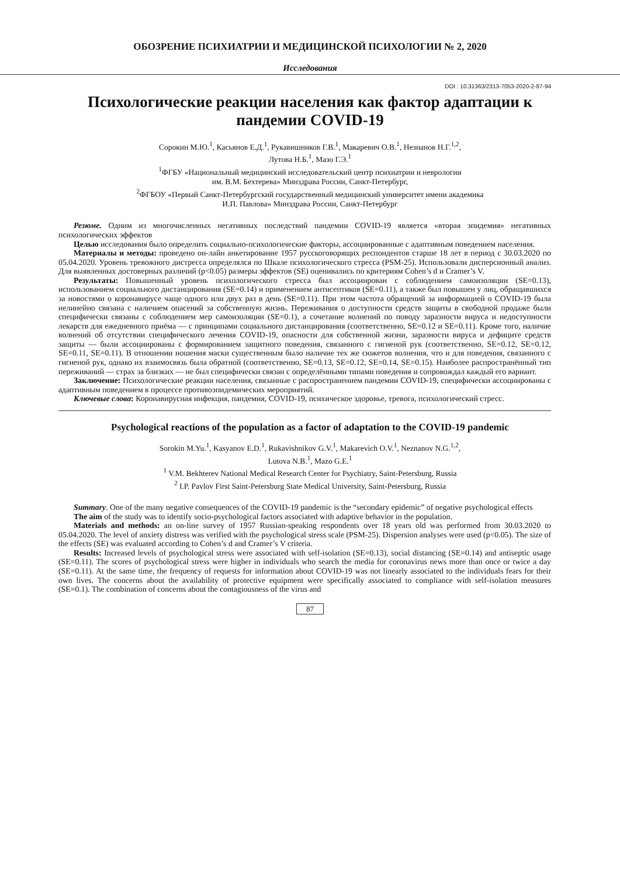ОБОЗРЕНИЕ ПСИХИАТРИИ И МЕДИЦИНСКОЙ ПСИХОЛОГИИ № 2, 2020
Исследования
DOI : 10.31363/2313-7053-2020-2-87-94
Психологические реакции населения как фактор адаптации к пандемии COVID-19
Сорокин М.Ю.<sup>1</sup>, Касьянов Е.Д.<sup>1</sup>, Рукавишников Г.В.<sup>1</sup>, Макаревич О.В.<sup>1</sup>, Незнанов Н.Г.<sup>1,2</sup>,
Лутова Н.Б.<sup>1</sup>, Мазо Г.Э.<sup>1</sup>
<sup>1</sup> ФГБУ «Национальный медицинский исследовательский центр психиатрии и неврологии
им. В.М. Бехтерева» Минздрава России, Санкт-Петербург,
<sup>2</sup> ФГБОУ «Первый Санкт-Петербургский государственный медицинский университет имени академика
И.П. Павлова» Минздрава России, Санкт-Петербург
Резюме. Одним из многочисленных негативных последствий пандемии COVID-19 является «вторая эпидемия» негативных психологических эффектов
Целью исследования было определить социально-психологические факторы, ассоциированные с адаптивным поведением населения.
Материалы и методы: проведено он-лайн анкетирование 1957 русскоговорящих респондентов старше 18 лет в период с 30.03.2020 по 05.04.2020. Уровень тревожного дистресса определялся по Шкале психологического стресса (PSM-25). Использовали дисперсионный анализ. Для выявленных достоверных различий (p<0.05) размеры эффектов (SE) оценивались по критериям Cohen’s d и Cramer’s V.
Результаты: Повышенный уровень психологического стресса был ассоциирован с соблюдением самоизоляции (SE=0.13), использованием социального дистанцирования (SE=0.14) и применением антисептиков (SE=0.11), а также был повышен у лиц, обращавшихся за новостями о коронавирусе чаще одного или двух раз в день (SE=0.11). При этом частота обращений за информацией о COVID-19 была нелинейно связана с наличием опасений за собственную жизнь. Переживания о доступности средств защиты в свободной продаже были специфически связаны с соблюдением мер самоизоляции (SE=0.1), а сочетание волнений по поводу заразности вируса и недоступности лекарств для ежедневного приёма — с принципами социального дистанцирования (соответственно, SE=0.12 и SE=0.11). Кроме того, наличие волнений об отсутствии специфического лечения COVID-19, опасности для собственной жизни, заразности вируса и дефиците средств защиты — были ассоциированы с формированием защитного поведения, связанного с гигиеной рук (соответственно, SE=0.12, SE=0.12, SE=0.11, SE=0.11). В отношении ношения маски существенным было наличие тех же сюжетов волнения, что и для поведения, связанного с гигиеной рук, однако их взаимосвязь была обратной (соответственно, SE=0.13, SE=0.12, SE=0.14, SE=0.15). Наиболее распространённый тип переживаний — страх за близких — не был специфически связан с определёнными типами поведения и сопровождал каждый его вариант.
Заключение: Психологические реакции населения, связанные с распространением пандемии COVID-19, специфически ассоциированы с адаптивным поведением в процессе противоэпидемических мероприятий.
Ключевые слова: Коронавирусная инфекция, пандемия, COVID-19, психическое здоровье, тревога, психологический стресс.
Psychological reactions of the population as a factor of adaptation to the COVID-19 pandemic
Sorokin M.Yu.<sup>1</sup>, Kasyanov E.D.<sup>1</sup>, Rukavishnikov G.V.<sup>1</sup>, Makarevich O.V.<sup>1</sup>, Neznanov N.G.<sup>1,2</sup>,
Lutova N.B.<sup>1</sup>, Mazo G.E.<sup>1</sup>
<sup>1</sup> V.M. Bekhterev National Medical Research Center for Psychiatry, Saint-Petersburg, Russia
<sup>2</sup> I.P. Pavlov First Saint-Petersburg State Medical University, Saint-Petersburg, Russia
Summary. One of the many negative consequences of the COVID-19 pandemic is the “secondary epidemic” of negative psychological effects
The aim of the study was to identify socio-psychological factors associated with adaptive behavior in the population.
Materials and methods: an on-line survey of 1957 Russian-speaking respondents over 18 years old was performed from 30.03.2020 to 05.04.2020. The level of anxiety distress was verified with the psychological stress scale (PSM-25). Dispersion analyses were used (p<0.05). The size of the effects (SE) was evaluated according to Cohen’s d and Cramer’s V criteria.
Results: Increased levels of psychological stress were associated with self-isolation (SE=0.13), social distancing (SE=0.14) and antiseptic usage (SE=0.11). The scores of psychological stress were higher in individuals who search the media for coronavirus news more than once or twice a day (SE=0.11). At the same time, the frequency of requests for information about COVID-19 was not linearly associated to the individuals fears for their own lives. The concerns about the availability of protective equipment were specifically associated to compliance with self-isolation measures (SE=0.1). The combination of concerns about the contagiousness of the virus and
87